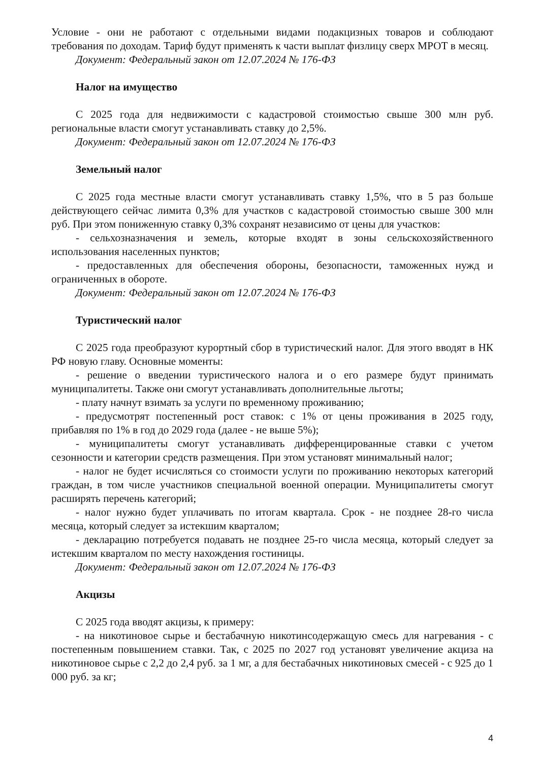Условие - они не работают с отдельными видами подакцизных товаров и соблюдают требования по доходам. Тариф будут применять к части выплат физлицу сверх МРОТ в месяц.
Документ: Федеральный закон от 12.07.2024 № 176-ФЗ
Налог на имущество
С 2025 года для недвижимости с кадастровой стоимостью свыше 300 млн руб. региональные власти смогут устанавливать ставку до 2,5%.
Документ: Федеральный закон от 12.07.2024 № 176-ФЗ
Земельный налог
С 2025 года местные власти смогут устанавливать ставку 1,5%, что в 5 раз больше действующего сейчас лимита 0,3% для участков с кадастровой стоимостью свыше 300 млн руб. При этом пониженную ставку 0,3% сохранят независимо от цены для участков:
- сельхозназначения и земель, которые входят в зоны сельскохозяйственного использования населенных пунктов;
- предоставленных для обеспечения обороны, безопасности, таможенных нужд и ограниченных в обороте.
Документ: Федеральный закон от 12.07.2024 № 176-ФЗ
Туристический налог
С 2025 года преобразуют курортный сбор в туристический налог. Для этого вводят в НК РФ новую главу. Основные моменты:
- решение о введении туристического налога и о его размере будут принимать муниципалитеты. Также они смогут устанавливать дополнительные льготы;
- плату начнут взимать за услуги по временному проживанию;
- предусмотрят постепенный рост ставок: с 1% от цены проживания в 2025 году, прибавляя по 1% в год до 2029 года (далее - не выше 5%);
- муниципалитеты смогут устанавливать дифференцированные ставки с учетом сезонности и категории средств размещения. При этом установят минимальный налог;
- налог не будет исчисляться со стоимости услуги по проживанию некоторых категорий граждан, в том числе участников специальной военной операции. Муниципалитеты смогут расширять перечень категорий;
- налог нужно будет уплачивать по итогам квартала. Срок - не позднее 28-го числа месяца, который следует за истекшим кварталом;
- декларацию потребуется подавать не позднее 25-го числа месяца, который следует за истекшим кварталом по месту нахождения гостиницы.
Документ: Федеральный закон от 12.07.2024 № 176-ФЗ
Акцизы
С 2025 года вводят акцизы, к примеру:
- на никотиновое сырье и бестабачную никотинсодержащую смесь для нагревания - с постепенным повышением ставки. Так, с 2025 по 2027 год установят увеличение акциза на никотиновое сырье с 2,2 до 2,4 руб. за 1 мг, а для бестабачных никотиновых смесей - с 925 до 1 000 руб. за кг;
4